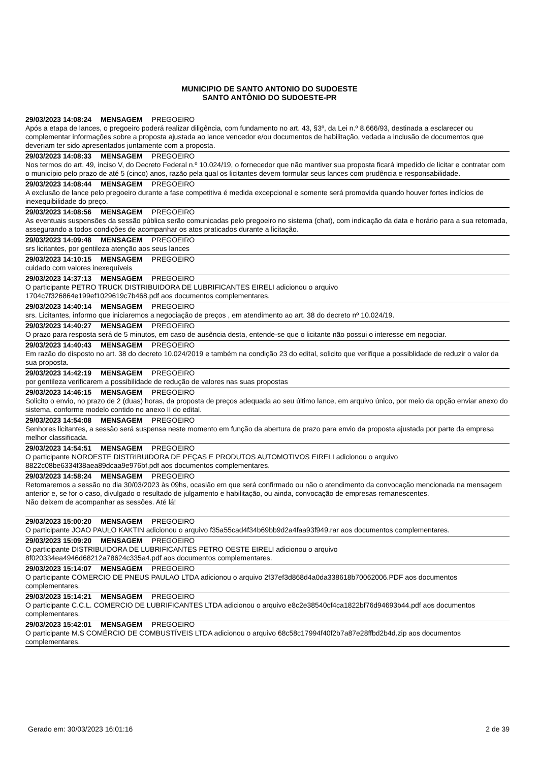MUNICIPIO DE SANTO ANTONIO DO SUDOESTE
SANTO ANTÔNIO DO SUDOESTE-PR
29/03/2023 14:08:24 MENSAGEM PREGOEIRO
Após a etapa de lances, o pregoeiro poderá realizar diligência, com fundamento no art. 43, §3º, da Lei n.º 8.666/93, destinada a esclarecer ou complementar informações sobre a proposta ajustada ao lance vencedor e/ou documentos de habilitação, vedada a inclusão de documentos que deveriam ter sido apresentados juntamente com a proposta.
29/03/2023 14:08:33 MENSAGEM PREGOEIRO
Nos termos do art. 49, inciso V, do Decreto Federal n.º 10.024/19, o fornecedor que não mantiver sua proposta ficará impedido de licitar e contratar com o município pelo prazo de até 5 (cinco) anos, razão pela qual os licitantes devem formular seus lances com prudência e responsabilidade.
29/03/2023 14:08:44 MENSAGEM PREGOEIRO
A exclusão de lance pelo pregoeiro durante a fase competitiva é medida excepcional e somente será promovida quando houver fortes indícios de inexequibilidade do preço.
29/03/2023 14:08:56 MENSAGEM PREGOEIRO
As eventuais suspensões da sessão pública serão comunicadas pelo pregoeiro no sistema (chat), com indicação da data e horário para a sua retomada, assegurando a todos condições de acompanhar os atos praticados durante a licitação.
29/03/2023 14:09:48 MENSAGEM PREGOEIRO
srs licitantes, por gentileza atenção aos seus lances
29/03/2023 14:10:15 MENSAGEM PREGOEIRO
cuidado com valores inexequíveis
29/03/2023 14:37:13 MENSAGEM PREGOEIRO
O participante PETRO TRUCK DISTRIBUIDORA DE LUBRIFICANTES EIRELI adicionou o arquivo
1704c7f326864e199ef1029619c7b468.pdf aos documentos complementares.
29/03/2023 14:40:14 MENSAGEM PREGOEIRO
srs. Licitantes, informo que iniciaremos a negociação de preços , em atendimento ao art. 38 do decreto nº 10.024/19.
29/03/2023 14:40:27 MENSAGEM PREGOEIRO
O prazo para resposta será de 5 minutos, em caso de ausência desta, entende-se que o licitante não possui o interesse em negociar.
29/03/2023 14:40:43 MENSAGEM PREGOEIRO
Em razão do disposto no art. 38 do decreto 10.024/2019 e também na condição 23 do edital, solicito que verifique a possiblidade de reduzir o valor da sua proposta.
29/03/2023 14:42:19 MENSAGEM PREGOEIRO
por gentileza verificarem a possibilidade de redução de valores nas suas propostas
29/03/2023 14:46:15 MENSAGEM PREGOEIRO
Solicito o envio, no prazo de 2 (duas) horas, da proposta de preços adequada ao seu último lance, em arquivo único, por meio da opção enviar anexo do sistema, conforme modelo contido no anexo II do edital.
29/03/2023 14:54:08 MENSAGEM PREGOEIRO
Senhores licitantes, a sessão será suspensa neste momento em função da abertura de prazo para envio da proposta ajustada por parte da empresa melhor classificada.
29/03/2023 14:54:51 MENSAGEM PREGOEIRO
O participante NOROESTE DISTRIBUIDORA DE PEÇAS E PRODUTOS AUTOMOTIVOS EIRELI adicionou o arquivo
8822c08be6334f38aea89dcaa9e976bf.pdf aos documentos complementares.
29/03/2023 14:58:24 MENSAGEM PREGOEIRO
Retomaremos a sessão no dia 30/03/2023 às 09hs, ocasião em que será confirmado ou não o atendimento da convocação mencionada na mensagem anterior e, se for o caso, divulgado o resultado de julgamento e habilitação, ou ainda, convocação de empresas remanescentes.
Não deixem de acompanhar as sessões. Até lá!
29/03/2023 15:00:20 MENSAGEM PREGOEIRO
O participante JOAO PAULO KAKTIN adicionou o arquivo f35a55cad4f34b69bb9d2a4faa93f949.rar aos documentos complementares.
29/03/2023 15:09:20 MENSAGEM PREGOEIRO
O participante DISTRIBUIDORA DE LUBRIFICANTES PETRO OESTE EIRELI adicionou o arquivo
8f020334ea4946d68212a78624c335a4.pdf aos documentos complementares.
29/03/2023 15:14:07 MENSAGEM PREGOEIRO
O participante COMERCIO DE PNEUS PAULAO LTDA adicionou o arquivo 2f37ef3d868d4a0da338618b70062006.PDF aos documentos complementares.
29/03/2023 15:14:21 MENSAGEM PREGOEIRO
O participante C.C.L. COMERCIO DE LUBRIFICANTES LTDA adicionou o arquivo e8c2e38540cf4ca1822bf76d94693b44.pdf aos documentos complementares.
29/03/2023 15:42:01 MENSAGEM PREGOEIRO
O participante M.S COMÉRCIO DE COMBUSTÍVEIS LTDA adicionou o arquivo 68c58c17994f40f2b7a87e28ffbd2b4d.zip aos documentos complementares.
Gerado em: 30/03/2023 16:01:16 2 de 39